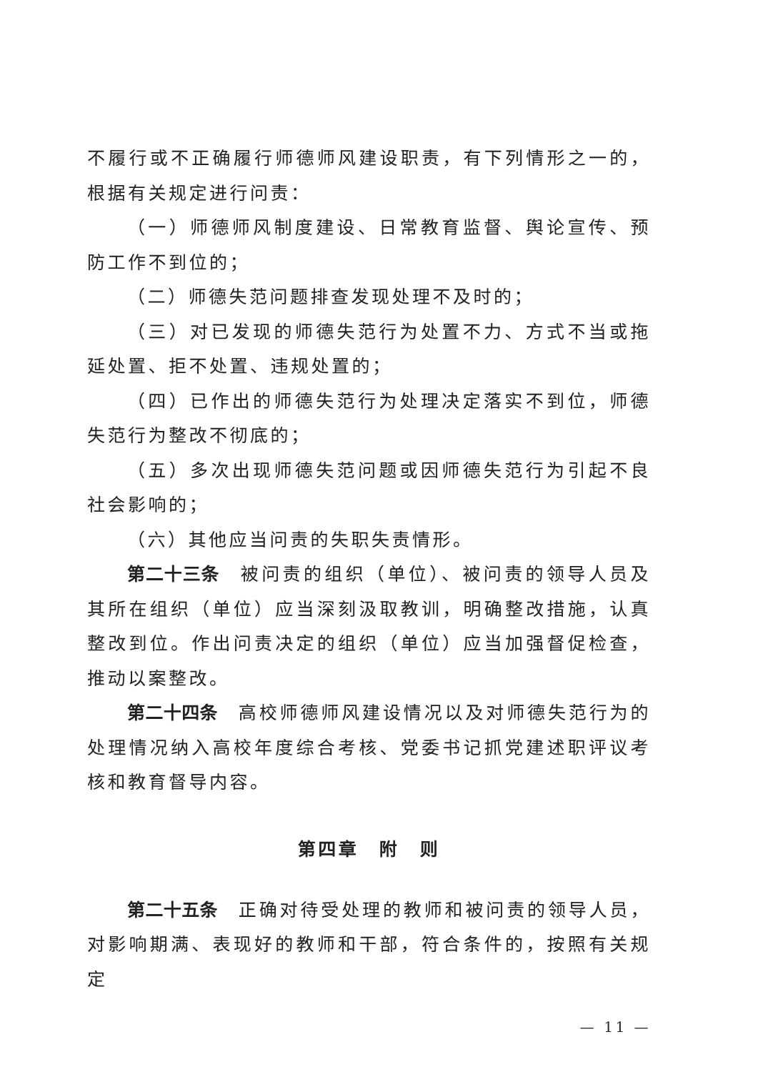不履行或不正确履行师德师风建设职责，有下列情形之一的，根据有关规定进行问责：
（一）师德师风制度建设、日常教育监督、舆论宣传、预防工作不到位的；
（二）师德失范问题排查发现处理不及时的；
（三）对已发现的师德失范行为处置不力、方式不当或拖延处置、拒不处置、违规处置的；
（四）已作出的师德失范行为处理决定落实不到位，师德失范行为整改不彻底的；
（五）多次出现师德失范问题或因师德失范行为引起不良社会影响的；
（六）其他应当问责的失职失责情形。
第二十三条　被问责的组织（单位）、被问责的领导人员及其所在组织（单位）应当深刻汲取教训，明确整改措施，认真整改到位。作出问责决定的组织（单位）应当加强督促检查，推动以案整改。
第二十四条　高校师德师风建设情况以及对师德失范行为的处理情况纳入高校年度综合考核、党委书记抓党建述职评议考核和教育督导内容。
第四章　附　则
第二十五条　正确对待受处理的教师和被问责的领导人员，对影响期满、表现好的教师和干部，符合条件的，按照有关规定
— 11 —